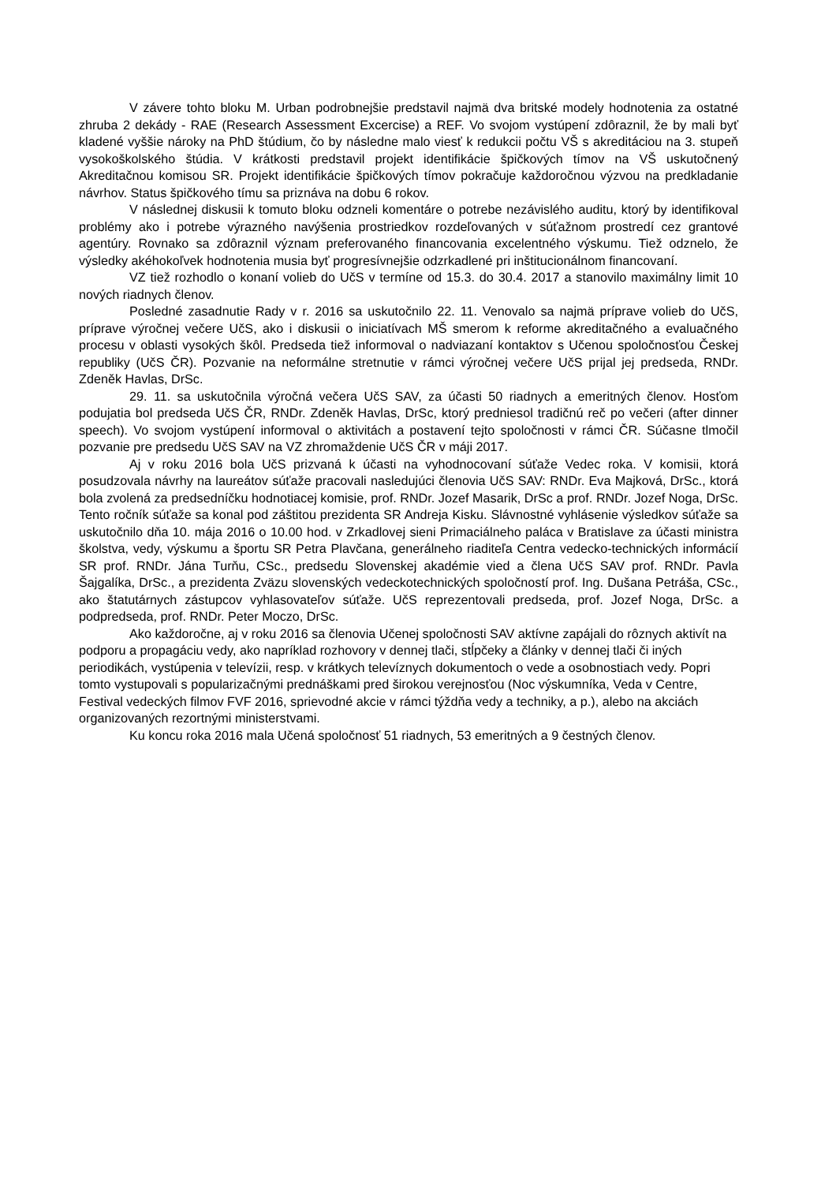V závere tohto bloku M. Urban podrobnejšie predstavil najmä dva britské modely hodnotenia za ostatné zhruba 2 dekády - RAE (Research Assessment Excercise) a REF. Vo svojom vystúpení zdôraznil, že by mali byť kladené vyššie nároky na PhD štúdium, čo by následne malo viesť k redukcii počtu VŠ s akreditáciou na 3. stupeň vysokoškolského štúdia. V krátkosti predstavil projekt identifikácie špičkových tímov na VŠ uskutočnený Akreditačnou komisou SR. Projekt identifikácie špičkových tímov pokračuje každoročnou výzvou na predkladanie návrhov. Status špičkového tímu sa priznáva na dobu 6 rokov.
V následnej diskusii k tomuto bloku odzneli komentáre o potrebe nezávislého auditu, ktorý by identifikoval problémy ako i potrebe výrazného navýšenia prostriedkov rozdeľovaných v súťažnom prostredí cez grantové agentúry. Rovnako sa zdôraznil význam preferovaného financovania excelentného výskumu. Tiež odznelo, že výsledky akéhokoľvek hodnotenia musia byť progresívnejšie odzrkadlené pri inštitucionálnom financovaní.
VZ tiež rozhodlo o konaní volieb do UčS v termíne od 15.3. do 30.4. 2017 a stanovilo maximálny limit 10 nových riadnych členov.
Posledné zasadnutie Rady v r. 2016 sa uskutočnilo 22. 11. Venovalo sa najmä príprave volieb do UčS, príprave výročnej večere UčS, ako i diskusii o iniciatívach MŠ smerom k reforme akreditačného a evaluačného procesu v oblasti vysokých škôl. Predseda tiež informoval o nadviazaní kontaktov s Učenou spoločnosťou Českej republiky (UčS ČR). Pozvanie na neformálne stretnutie v rámci výročnej večere UčS prijal jej predseda, RNDr. Zdeněk Havlas, DrSc.
29. 11. sa uskutočnila výročná večera UčS SAV, za účasti 50 riadnych a emeritných členov. Hosťom podujatia bol predseda UčS ČR, RNDr. Zdeněk Havlas, DrSc, ktorý predniesol tradičnú reč po večeri (after dinner speech). Vo svojom vystúpení informoval o aktivitách a postavení tejto spoločnosti v rámci ČR. Súčasne tlmočil pozvanie pre predsedu UčS SAV na VZ zhromaždenie UčS ČR v máji 2017.
Aj v roku 2016 bola UčS prizvaná k účasti na vyhodnocovaní súťaže Vedec roka. V komisii, ktorá posudzovala návrhy na laureátov súťaže pracovali nasledujúci členovia UčS SAV: RNDr. Eva Majková, DrSc., ktorá bola zvolená za predsedníčku hodnotiacej komisie, prof. RNDr. Jozef Masarik, DrSc a prof. RNDr. Jozef Noga, DrSc. Tento ročník súťaže sa konal pod záštitou prezidenta SR Andreja Kisku. Slávnostné vyhlásenie výsledkov súťaže sa uskutočnilo dňa 10. mája 2016 o 10.00 hod. v Zrkadlovej sieni Primaciálneho paláca v Bratislave za účasti ministra školstva, vedy, výskumu a športu SR Petra Plavčana, generálneho riaditeľa Centra vedecko-technických informácií SR prof. RNDr. Jána Turňu, CSc., predsedu Slovenskej akadémie vied a člena UčS SAV prof. RNDr. Pavla Šajgalíka, DrSc., a prezidenta Zväzu slovenských vedeckotechnických spoločností prof. Ing. Dušana Petráša, CSc., ako štatutárnych zástupcov vyhlasovateľov súťaže. UčS reprezentovali predseda, prof. Jozef Noga, DrSc. a podpredseda, prof. RNDr. Peter Moczo, DrSc.
Ako každoročne, aj v roku 2016 sa členovia Učenej spoločnosti SAV aktívne zapájali do rôznych aktivít na podporu a propagáciu vedy, ako napríklad rozhovory v dennej tlači, stĺpčeky a články v dennej tlači či iných periodikách, vystúpenia v televízii, resp. v krátkych televíznych dokumentoch o vede a osobnostiach vedy. Popri tomto vystupovali s popularizačnými prednáškami pred širokou verejnosťou (Noc výskumníka, Veda v Centre, Festival vedeckých filmov FVF 2016, sprievodné akcie v rámci týždňa vedy a techniky, a p.), alebo na akciách organizovaných rezortnými ministerstvami.
Ku koncu roka 2016 mala Učená spoločnosť 51 riadnych, 53 emeritných a 9 čestných členov.